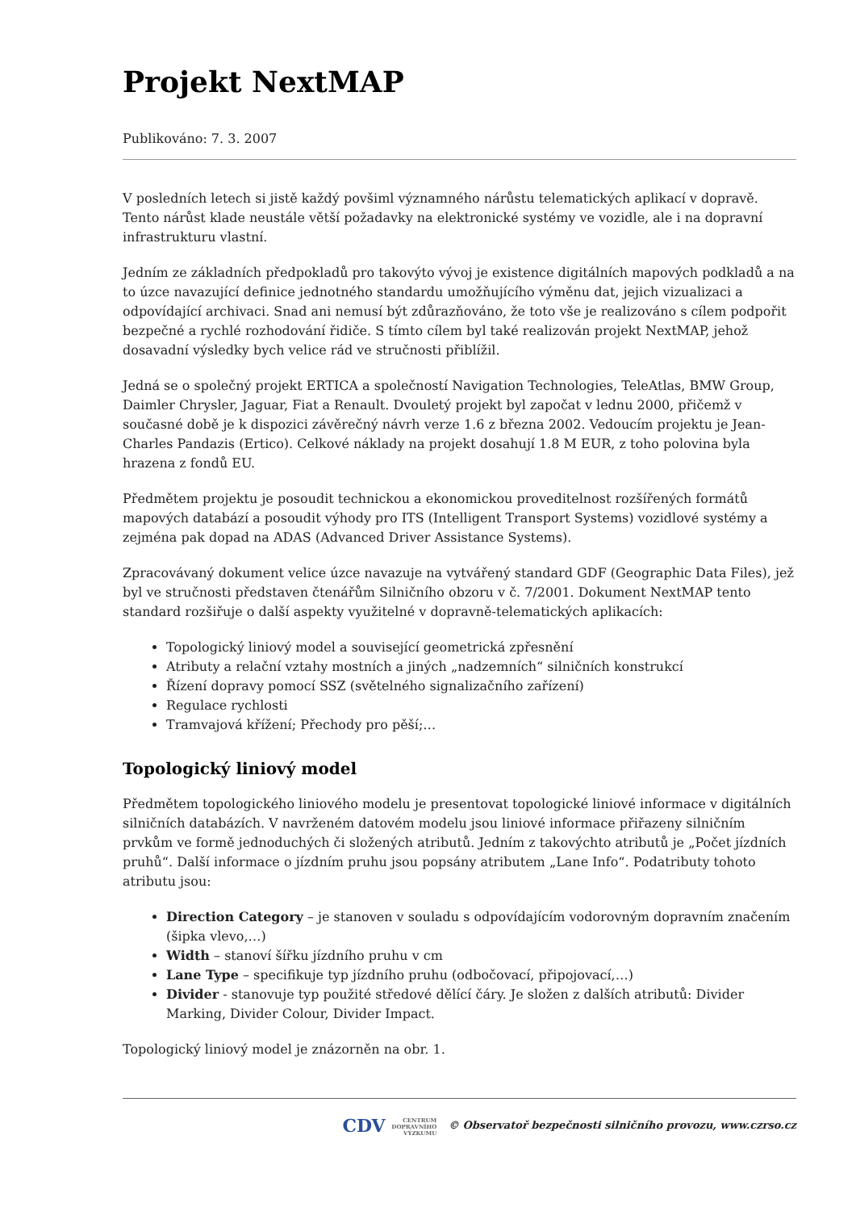Projekt NextMAP
Publikováno: 7. 3. 2007
V posledních letech si jistě každý povšiml významného nárůstu telematických aplikací v dopravě. Tento nárůst klade neustále větší požadavky na elektronické systémy ve vozidle, ale i na dopravní infrastrukturu vlastní.
Jedním ze základních předpokladů pro takovýto vývoj je existence digitálních mapových podkladů a na to úzce navazující definice jednotného standardu umožňujícího výměnu dat, jejich vizualizaci a odpovídající archivaci. Snad ani nemusí být zdůrazňováno, že toto vše je realizováno s cílem podpořit bezpečné a rychlé rozhodování řidiče. S tímto cílem byl také realizován projekt NextMAP, jehož dosavadní výsledky bych velice rád ve stručnosti přiblížil.
Jedná se o společný projekt ERTICA a společností Navigation Technologies, TeleAtlas, BMW Group, Daimler Chrysler, Jaguar, Fiat a Renault. Dvouletý projekt byl započat v lednu 2000, přičemž v současné době je k dispozici závěrečný návrh verze 1.6 z března 2002. Vedoucím projektu je Jean-Charles Pandazis (Ertico). Celkové náklady na projekt dosahují 1.8 M EUR, z toho polovina byla hrazena z fondů EU.
Předmětem projektu je posoudit technickou a ekonomickou proveditelnost rozšířených formátů mapových databází a posoudit výhody pro ITS (Intelligent Transport Systems) vozidlové systémy a zejména pak dopad na ADAS (Advanced Driver Assistance Systems).
Zpracovávaný dokument velice úzce navazuje na vytvářený standard GDF (Geographic Data Files), jež byl ve stručnosti představen čtenářům Silničního obzoru v č. 7/2001. Dokument NextMAP tento standard rozšiřuje o další aspekty využitelné v dopravně-telematických aplikacích:
Topologický liniový model a související geometrická zpřesnění
Atributy a relační vztahy mostních a jiných „nadzemních“ silničních konstrukcí
Řízení dopravy pomocí SSZ (světelného signalizačního zařízení)
Regulace rychlosti
Tramvajová křížení; Přechody pro pěší;…
Topologický liniový model
Předmětem topologického liniového modelu je presentovat topologické liniové informace v digitálních silničních databázích. V navrženém datovém modelu jsou liniové informace přiřazeny silničním prvkům ve formě jednoduchých či složených atributů. Jedním z takovýchto atributů je „Počet jízdních pruhů“. Další informace o jízdním pruhu jsou popsány atributem „Lane Info“. Podatributy tohoto atributu jsou:
Direction Category – je stanoven v souladu s odpovídajícím vodorovným dopravním značením (šipka vlevo,…)
Width – stanoví šířku jízdního pruhu v cm
Lane Type – specifikuje typ jízdního pruhu (odbočovací, připojovací,…)
Divider - stanovuje typ použité středové dělící čáry. Je složen z dalších atributů: Divider Marking, Divider Colour, Divider Impact.
Topologický liniový model je znázorněn na obr. 1.
CDV CENTRUM
DOPRAVNÍHO
VÝZKUMU © Observatoř bezpečnosti silničního provozu, www.czrso.cz